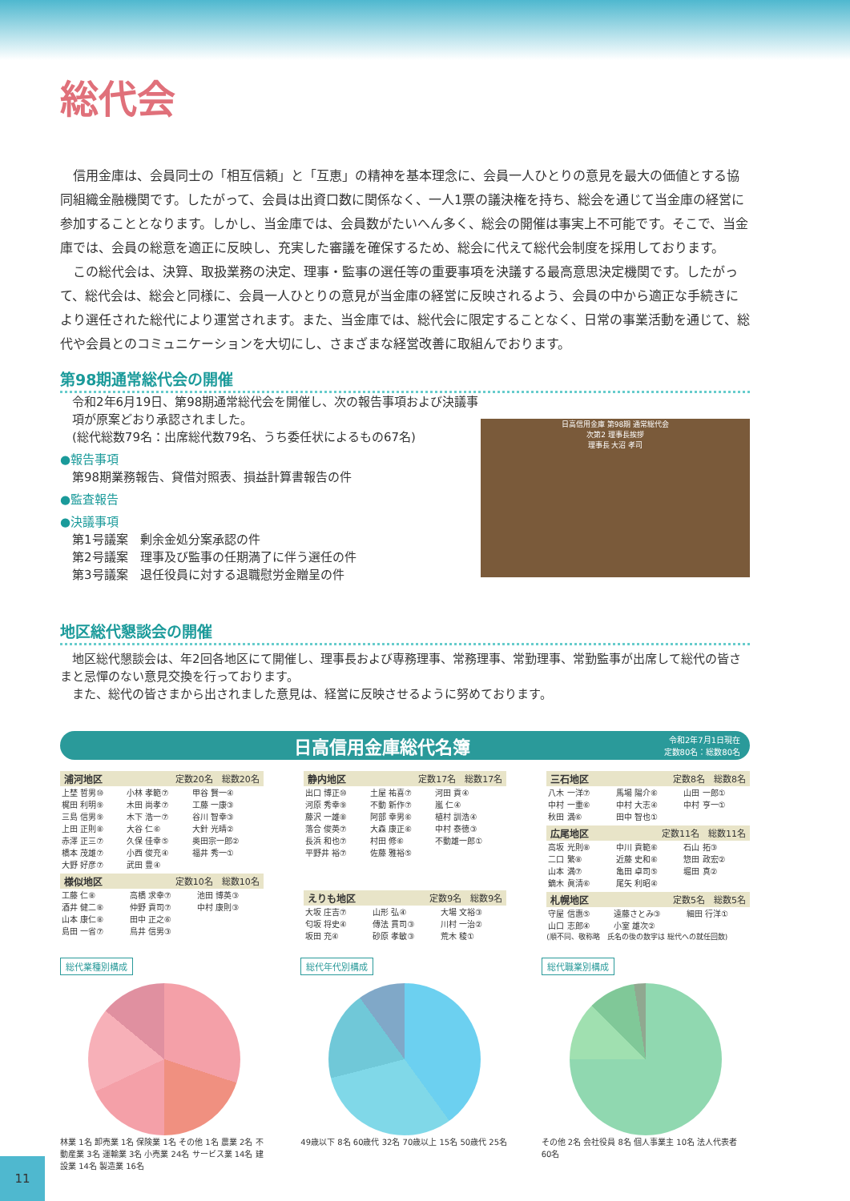総代会
信用金庫は、会員同士の「相互信頼」と「互恵」の精神を基本理念に、会員一人ひとりの意見を最大の価値とする協同組織金融機関です。したがって、会員は出資口数に関係なく、一人1票の議決権を持ち、総会を通じて当金庫の経営に参加することとなります。しかし、当金庫では、会員数がたいへん多く、総会の開催は事実上不可能です。そこで、当金庫では、会員の総意を適正に反映し、充実した審議を確保するため、総会に代えて総代会制度を採用しております。
この総代会は、決算、取扱業務の決定、理事・監事の選任等の重要事項を決議する最高意思決定機関です。したがって、総代会は、総会と同様に、会員一人ひとりの意見が当金庫の経営に反映されるよう、会員の中から適正な手続きにより選任された総代により運営されます。また、当金庫では、総代会に限定することなく、日常の事業活動を通じて、総代や会員とのコミュニケーションを大切にし、さまざまな経営改善に取組んでおります。
第98期通常総代会の開催
令和2年6月19日、第98期通常総代会を開催し、次の報告事項および決議事項が原案どおり承認されました。
(総代総数79名：出席総代数79名、うち委任状によるもの67名)
●報告事項
第98期業務報告、貸借対照表、損益計算書報告の件
●監査報告
●決議事項
第1号議案　剰余金処分案承認の件
第2号議案　理事及び監事の任期満了に伴う選任の件
第3号議案　退任役員に対する退職慰労金贈呈の件
日高信用金庫 第98期 通常総代会
次第2 理事長挨拶
理事長 大沼 孝司
地区総代懇談会の開催
地区総代懇談会は、年2回各地区にて開催し、理事長および専務理事、常務理事、常勤理事、常勤監事が出席して総代の皆さまと忌憚のない意見交換を行っております。
また、総代の皆さまから出されました意見は、経営に反映させるように努めております。
日高信用金庫総代名簿 令和2年7月1日現在
定数80名：総数80名
浦河地区 定数20名　総数20名
| 上埜 哲男⑩ | 小林 孝範⑦ | 甲谷 賢一④ |
| 梶田 利明⑨ | 木田 尚孝⑦ | 工藤 一康③ |
| 三島 信男⑨ | 木下 浩一⑦ | 谷川 智幸③ |
| 上田 正則⑧ | 大谷 仁⑥ | 大針 光晴② |
| 赤澤 正三⑦ | 久保 佳幸⑤ | 奥田宗一郎② |
| 橋本 茂雄⑦ | 小西 俊充④ | 福井 秀一① |
| 大野 好彦⑦ | 武田 豊④ | |
様似地区 定数10名　総数10名
| 工藤 仁⑧ | 高橋 求幸⑦ | 池田 博英③ |
| 酒井 健二⑧ | 仲野 貢司⑦ | 中村 康則③ |
| 山本 康仁⑧ | 田中 正之⑥ | |
| 島田 一省⑦ | 鳥井 信男③ | |
静内地区 定数17名　総数17名
| 出口 博正⑩ | 土屋 祐喜⑦ | 河田 貢④ |
| 河原 秀幸⑨ | 不動 新作⑦ | 嵐 仁④ |
| 藤沢 一雄⑧ | 阿部 幸男⑥ | 植村 訓浩④ |
| 落合 俊英⑦ | 大森 康正⑥ | 中村 泰徳③ |
| 長浜 和也⑦ | 村田 修⑥ | 不動雄一郎① |
| 平野井 裕⑦ | 佐藤 雅裕⑤ | |
えりも地区 定数9名　総数9名
| 大坂 庄吉⑦ | 山形 弘④ | 大場 文裕③ |
| 匂坂 将史④ | 傳法 貫司③ | 川村 一治② |
| 坂田 充④ | 砂原 孝敏③ | 荒木 稜① |
三石地区 定数8名　総数8名
| 八木 一洋⑦ | 馬場 陽介⑥ | 山田 一郎① |
| 中村 一重⑥ | 中村 大志④ | 中村 亨一① |
| 秋田 満⑥ | 田中 智也① | |
広尾地区 定数11名　総数11名
| 高坂 光則⑧ | 中川 貢範⑥ | 石山 拓③ |
| 二口 繁⑧ | 近藤 史和⑥ | 惣田 政宏② |
| 山本 満⑦ | 亀田 卓司⑤ | 堀田 真② |
| 鏑木 眞清⑥ | 尾矢 利昭④ | |
札幌地区 定数5名　総数5名
| 守屋 信惠⑤ | 遠藤さとみ③ | 細田 行洋① |
| 山口 志郎④ | 小室 雄次② | |
(順不同、敬称略　氏名の後の数字は 総代への就任回数)
総代業種別構成
林業 1名 卸売業 1名 保険業 1名 その他 1名 農業 2名 不動産業 3名 運輸業 3名 小売業 24名 サービス業 14名 建設業 14名 製造業 16名
総代年代別構成
49歳以下 8名 60歳代 32名 70歳以上 15名 50歳代 25名
総代職業別構成
その他 2名 会社役員 8名 個人事業主 10名 法人代表者 60名
11